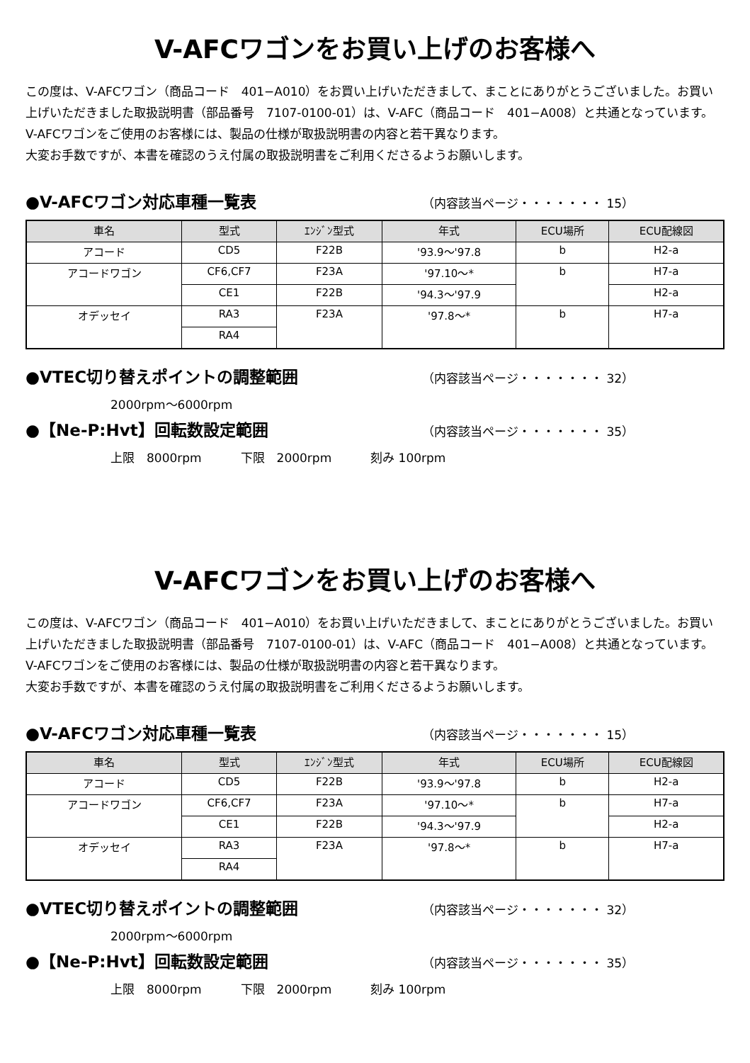V-AFCワゴンをお買い上げのお客様へ
この度は、V-AFCワゴン（商品コード　401−A010）をお買い上げいただきまして、まことにありがとうございました。お買い上げいただきました取扱説明書（部品番号　7107-0100-01）は、V-AFC（商品コード　401−A008）と共通となっています。
V-AFCワゴンをご使用のお客様には、製品の仕様が取扱説明書の内容と若干異なります。
大変お手数ですが、本書を確認のうえ付属の取扱説明書をご利用くださるようお願いします。
●V-AFCワゴン対応車種一覧表 （内容該当ページ・・・・・・・ 15）
| 車名 | 型式 | ｴﾝｼﾞﾝ型式 | 年式 | ECU場所 | ECU配線図 |
| --- | --- | --- | --- | --- | --- |
| アコード | CD5 | F22B | '93.9〜'97.8 | b | H2-a |
| アコードワゴン | CF6,CF7 | F23A | '97.10〜* | b | H7-a |
| | CE1 | F22B | '94.3〜'97.9 | | H2-a |
| オデッセイ | RA3 | F23A | '97.8〜* | b | H7-a |
| | RA4 | | | | |
●VTEC切り替えポイントの調整範囲 （内容該当ページ・・・・・・・ 32）
2000rpm〜6000rpm
●【Ne-P:Hvt】回転数設定範囲 （内容該当ページ・・・・・・・ 35）
上限　8000rpm 下限　2000rpm 刻み 100rpm
V-AFCワゴンをお買い上げのお客様へ
この度は、V-AFCワゴン（商品コード　401−A010）をお買い上げいただきまして、まことにありがとうございました。お買い上げいただきました取扱説明書（部品番号　7107-0100-01）は、V-AFC（商品コード　401−A008）と共通となっています。
V-AFCワゴンをご使用のお客様には、製品の仕様が取扱説明書の内容と若干異なります。
大変お手数ですが、本書を確認のうえ付属の取扱説明書をご利用くださるようお願いします。
●V-AFCワゴン対応車種一覧表 （内容該当ページ・・・・・・・ 15）
| 車名 | 型式 | ｴﾝｼﾞﾝ型式 | 年式 | ECU場所 | ECU配線図 |
| --- | --- | --- | --- | --- | --- |
| アコード | CD5 | F22B | '93.9〜'97.8 | b | H2-a |
| アコードワゴン | CF6,CF7 | F23A | '97.10〜* | b | H7-a |
| | CE1 | F22B | '94.3〜'97.9 | | H2-a |
| オデッセイ | RA3 | F23A | '97.8〜* | b | H7-a |
| | RA4 | | | | |
●VTEC切り替えポイントの調整範囲 （内容該当ページ・・・・・・・ 32）
2000rpm〜6000rpm
●【Ne-P:Hvt】回転数設定範囲 （内容該当ページ・・・・・・・ 35）
上限　8000rpm 下限　2000rpm 刻み 100rpm